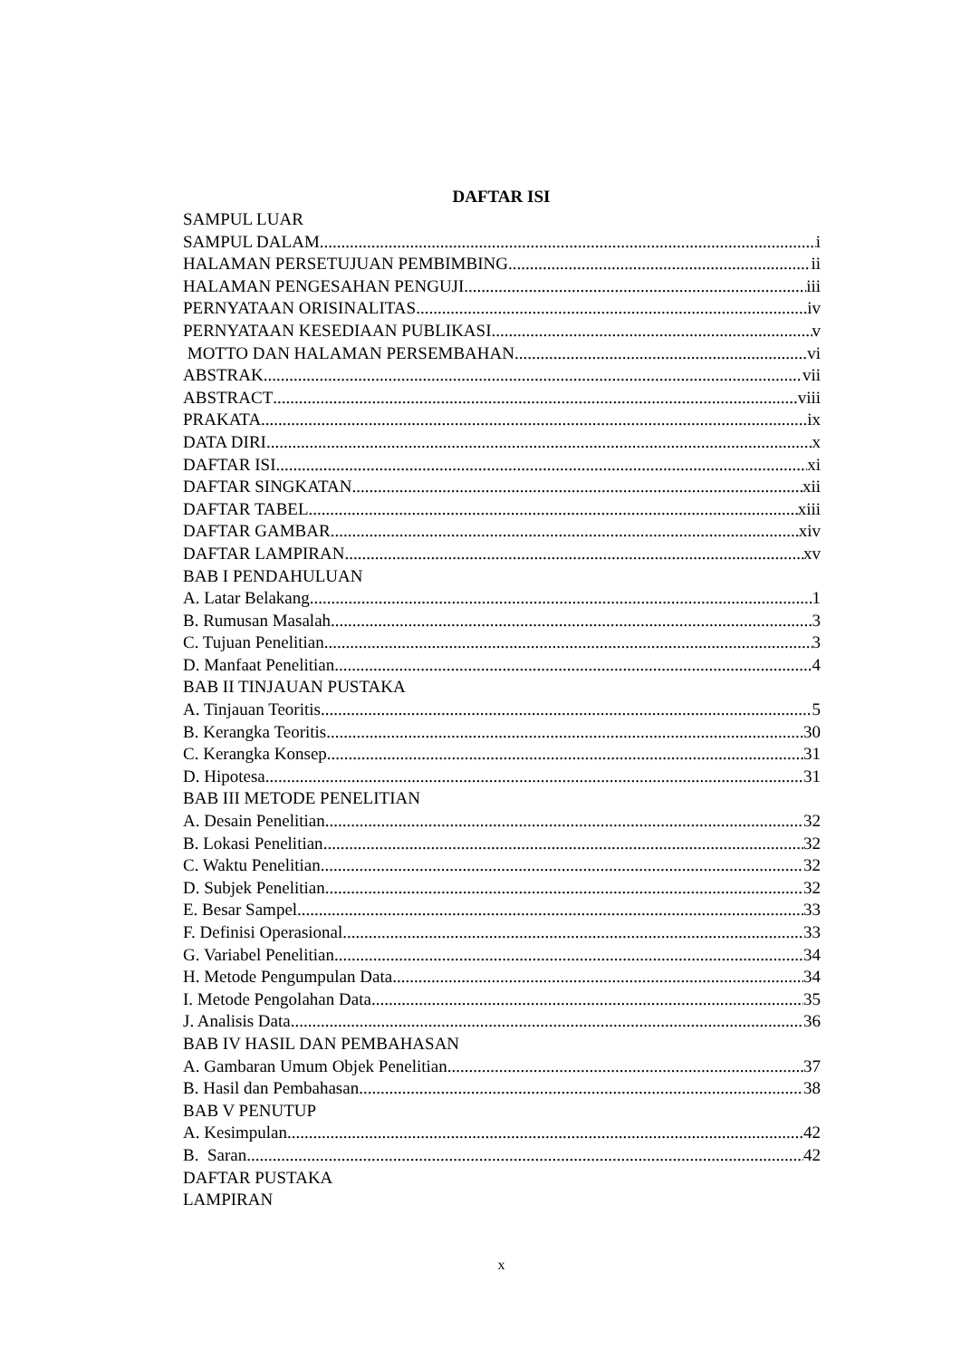DAFTAR ISI
SAMPUL LUAR
SAMPUL DALAM i
HALAMAN PERSETUJUAN PEMBIMBING ii
HALAMAN PENGESAHAN PENGUJI iii
PERNYATAAN ORISINALITAS iv
PERNYATAAN KESEDIAAN PUBLIKASI v
MOTTO DAN HALAMAN PERSEMBAHAN vi
ABSTRAK vii
ABSTRACT viii
PRAKATA ix
DATA DIRI x
DAFTAR ISI xi
DAFTAR SINGKATAN xii
DAFTAR TABEL xiii
DAFTAR GAMBAR xiv
DAFTAR LAMPIRAN xv
BAB I PENDAHULUAN
A. Latar Belakang 1
B. Rumusan Masalah 3
C. Tujuan Penelitian 3
D. Manfaat Penelitian 4
BAB II TINJAUAN PUSTAKA
A. Tinjauan Teoritis 5
B. Kerangka Teoritis 30
C. Kerangka Konsep 31
D. Hipotesa 31
BAB III METODE PENELITIAN
A. Desain Penelitian 32
B. Lokasi Penelitian 32
C. Waktu Penelitian 32
D. Subjek Penelitian 32
E. Besar Sampel 33
F. Definisi Operasional 33
G. Variabel Penelitian 34
H. Metode Pengumpulan Data 34
I. Metode Pengolahan Data 35
J. Analisis Data 36
BAB IV HASIL DAN PEMBAHASAN
A. Gambaran Umum Objek Penelitian 37
B. Hasil dan Pembahasan 38
BAB V PENUTUP
A. Kesimpulan 42
B. Saran 42
DAFTAR PUSTAKA
LAMPIRAN
x